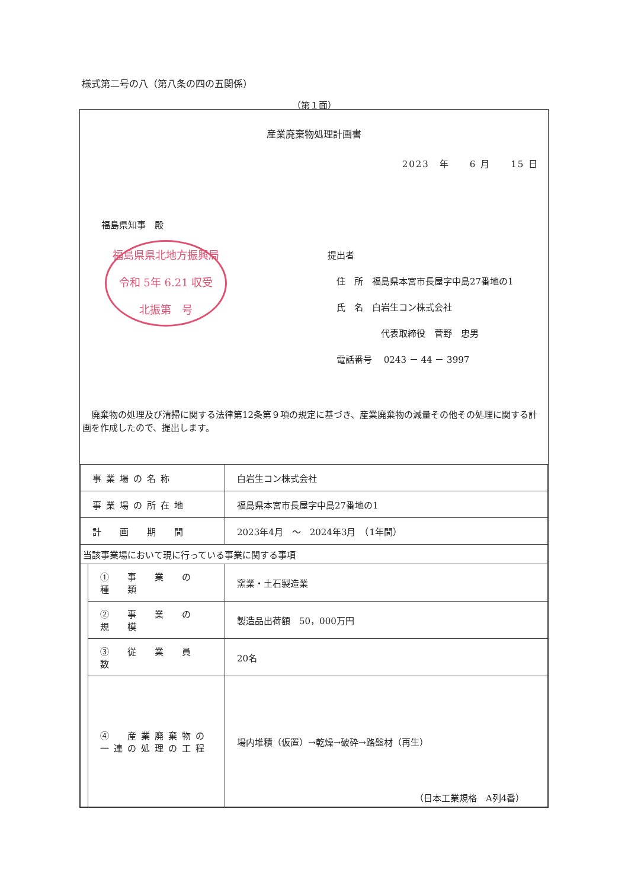様式第二号の八（第八条の四の五関係）
（第１面）
産業廃棄物処理計画書
2023　年　　6 月　　15 日
福島県知事　殿
福島県県北地方振興局
令和 5年 6.21 収受
北振第　号
提出者
　住　所　福島県本宮市長屋字中島27番地の1
　氏　名　白岩生コン株式会社
　　　　　　代表取締役　菅野　忠男
　電話番号　 0243 － 44 － 3997
　廃棄物の処理及び清掃に関する法律第12条第９項の規定に基づき、産業廃棄物の減量その他その処理に関する計画を作成したので、提出します。
| 事業場の名称 | | 白岩生コン株式会社 |
| 事業場の所在地 | | 福島県本宮市長屋字中島27番地の1 |
| 計 画 期 間 | | 2023年4月 ～ 2024年3月 （1年間） |
| 当該事業場において現に行っている事業に関する事項 | | |
| | ① 事 業 の 種 類 | 窯業・土石製造業 |
| | ② 事 業 の 規 模 | 製造品出荷額 50，000万円 |
| | ③ 従 業 員 数 | 20名 |
| | ④ 産業廃棄物の一連の処理の工程 | 場内堆積（仮置）→乾燥→破砕→路盤材（再生） |
（日本工業規格　A列4番）